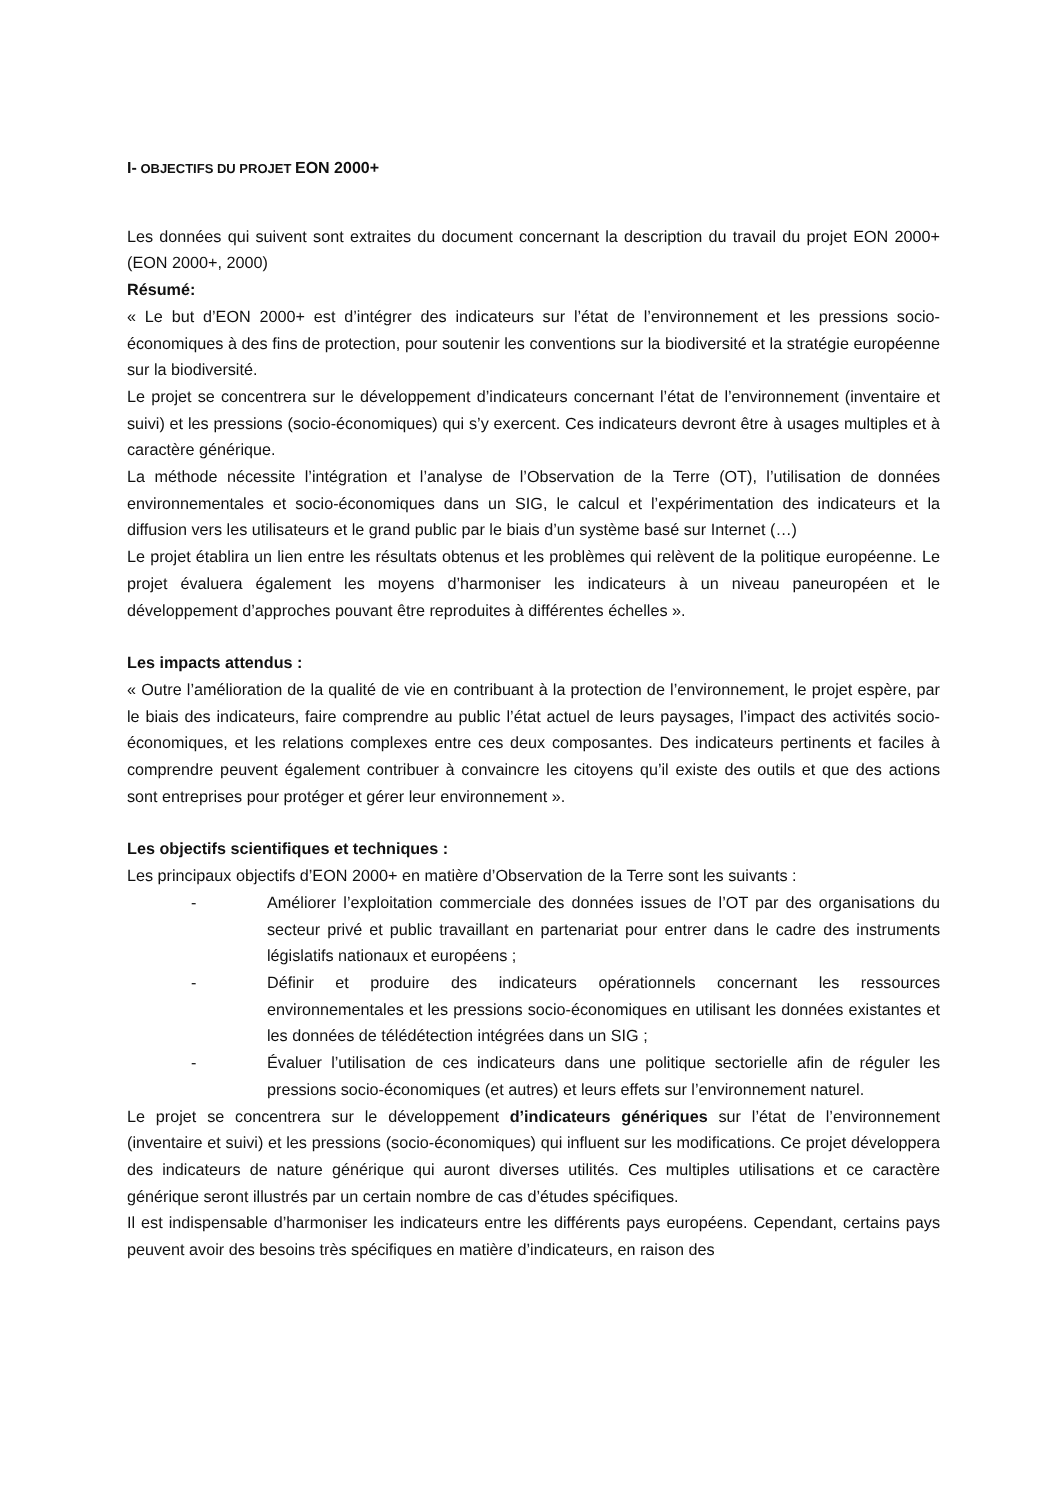I- OBJECTIFS DU PROJET EON 2000+
Les données qui suivent sont extraites du document concernant la description du travail du projet EON 2000+ (EON 2000+, 2000)
Résumé:
« Le but d’EON 2000+ est d’intégrer des indicateurs sur l’état de l’environnement et les pressions socio-économiques à des fins de protection, pour soutenir les conventions sur la biodiversité et la stratégie européenne sur la biodiversité.
Le projet se concentrera sur le développement d’indicateurs concernant l’état de l’environnement (inventaire et suivi) et les pressions (socio-économiques) qui s’y exercent. Ces indicateurs devront être à usages multiples et à caractère générique.
La méthode nécessite l’intégration et l’analyse de l’Observation de la Terre (OT), l’utilisation de données environnementales et socio-économiques dans un SIG, le calcul et l’expérimentation des indicateurs et la diffusion vers les utilisateurs et le grand public par le biais d’un système basé sur Internet (…)
Le projet établira un lien entre les résultats obtenus et les problèmes qui relèvent de la politique européenne. Le projet évaluera également les moyens d’harmoniser les indicateurs à un niveau paneuropéen et le développement d’approches pouvant être reproduites à différentes échelles ».
Les impacts attendus :
« Outre l’amélioration de la qualité de vie en contribuant à la protection de l’environnement, le projet espère, par le biais des indicateurs, faire comprendre au public l’état actuel de leurs paysages, l’impact des activités socio-économiques, et les relations complexes entre ces deux composantes. Des indicateurs pertinents et faciles à comprendre peuvent également contribuer à convaincre les citoyens qu’il existe des outils et que des actions sont entreprises pour protéger et gérer leur environnement ».
Les objectifs scientifiques et techniques :
Les principaux objectifs d’EON 2000+ en matière d’Observation de la Terre sont les suivants :
- Améliorer l’exploitation commerciale des données issues de l’OT par des organisations du secteur privé et public travaillant en partenariat pour entrer dans le cadre des instruments législatifs nationaux et européens ;
- Définir et produire des indicateurs opérationnels concernant les ressources environnementales et les pressions socio-économiques en utilisant les données existantes et les données de télédétection intégrées dans un SIG ;
- Évaluer l’utilisation de ces indicateurs dans une politique sectorielle afin de réguler les pressions socio-économiques (et autres) et leurs effets sur l’environnement naturel.
Le projet se concentrera sur le développement d’indicateurs génériques sur l’état de l’environnement (inventaire et suivi) et les pressions (socio-économiques) qui influent sur les modifications. Ce projet développera des indicateurs de nature générique qui auront diverses utilités. Ces multiples utilisations et ce caractère générique seront illustrés par un certain nombre de cas d’études spécifiques.
Il est indispensable d’harmoniser les indicateurs entre les différents pays européens. Cependant, certains pays peuvent avoir des besoins très spécifiques en matière d’indicateurs, en raison des